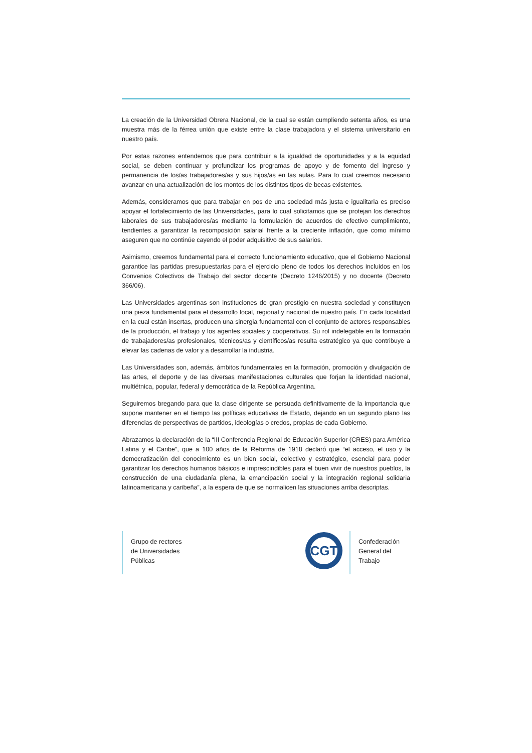La creación de la Universidad Obrera Nacional, de la cual se están cumpliendo setenta años, es una muestra más de la férrea unión que existe entre la clase trabajadora y el sistema universitario en nuestro país.
Por estas razones entendemos que para contribuir a la igualdad de oportunidades y a la equidad social, se deben continuar y profundizar los programas de apoyo y de fomento del ingreso y permanencia de los/as trabajadores/as y sus hijos/as en las aulas. Para lo cual creemos necesario avanzar en una actualización de los montos de los distintos tipos de becas existentes.
Además, consideramos que para trabajar en pos de una sociedad más justa e igualitaria es preciso apoyar el fortalecimiento de las Universidades, para lo cual solicitamos que se protejan los derechos laborales de sus trabajadores/as mediante la formulación de acuerdos de efectivo cumplimiento, tendientes a garantizar la recomposición salarial frente a la creciente inflación, que como mínimo aseguren que no continúe cayendo el poder adquisitivo de sus salarios.
Asimismo, creemos fundamental para el correcto funcionamiento educativo, que el Gobierno Nacional garantice las partidas presupuestarias para el ejercicio pleno de todos los derechos incluidos en los Convenios Colectivos de Trabajo del sector docente (Decreto 1246/2015) y no docente (Decreto 366/06).
Las Universidades argentinas son instituciones de gran prestigio en nuestra sociedad y constituyen una pieza fundamental para el desarrollo local, regional y nacional de nuestro país. En cada localidad en la cual están insertas, producen una sinergia fundamental con el conjunto de actores responsables de la producción, el trabajo y los agentes sociales y cooperativos. Su rol indelegable en la formación de trabajadores/as profesionales, técnicos/as y científicos/as resulta estratégico ya que contribuye a elevar las cadenas de valor y a desarrollar la industria.
Las Universidades son, además, ámbitos fundamentales en la formación, promoción y divulgación de las artes, el deporte y de las diversas manifestaciones culturales que forjan la identidad nacional, multiétnica, popular, federal y democrática de la República Argentina.
Seguiremos bregando para que la clase dirigente se persuada definitivamente de la importancia que supone mantener en el tiempo las políticas educativas de Estado, dejando en un segundo plano las diferencias de perspectivas de partidos, ideologías o credos, propias de cada Gobierno.
Abrazamos la declaración de la “III Conferencia Regional de Educación Superior (CRES) para América Latina y el Caribe”, que a 100 años de la Reforma de 1918 declaró que “el acceso, el uso y la democratización del conocimiento es un bien social, colectivo y estratégico, esencial para poder garantizar los derechos humanos básicos e imprescindibles para el buen vivir de nuestros pueblos, la construcción de una ciudadanía plena, la emancipación social y la integración regional solidaria latinoamericana y caribeña”, a la espera de que se normalicen las situaciones arriba descriptas.
Grupo de rectores
de Universidades
Públicas
CGT
Confederación
General del
Trabajo